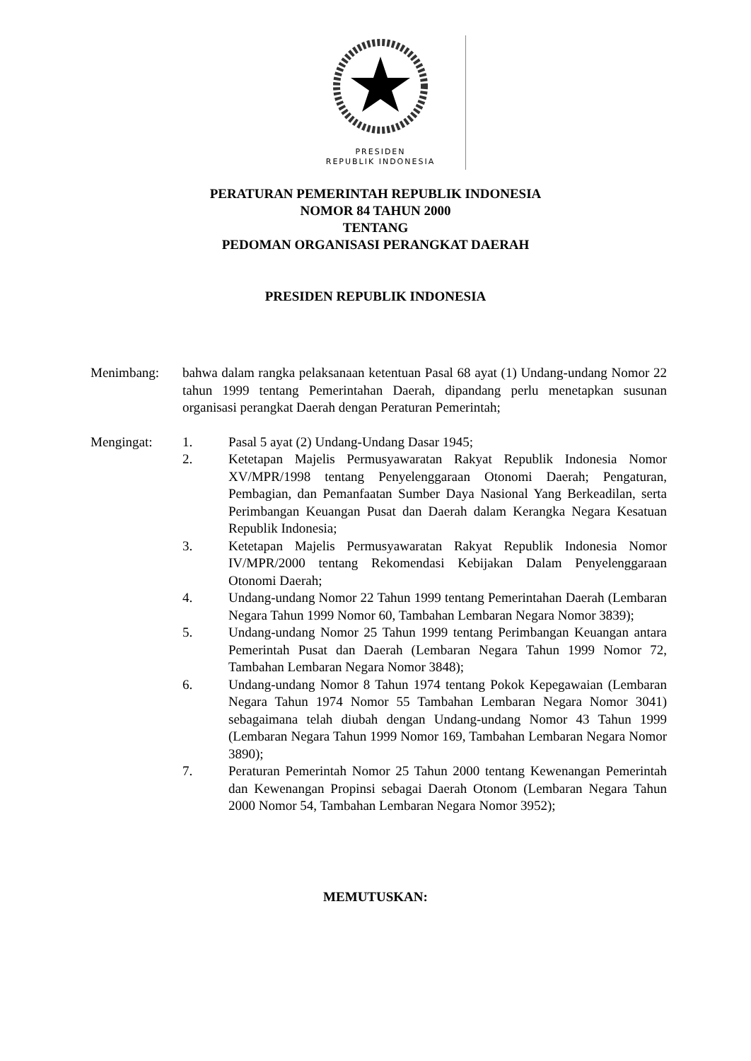PRESIDEN
REPUBLIK INDONESIA
PERATURAN PEMERINTAH REPUBLIK INDONESIA
NOMOR 84 TAHUN 2000
TENTANG
PEDOMAN ORGANISASI PERANGKAT DAERAH
PRESIDEN REPUBLIK INDONESIA
Menimbang: bahwa dalam rangka pelaksanaan ketentuan Pasal 68 ayat (1) Undang-undang Nomor 22 tahun 1999 tentang Pemerintahan Daerah, dipandang perlu menetapkan susunan organisasi perangkat Daerah dengan Peraturan Pemerintah;
Mengingat: 1. Pasal 5 ayat (2) Undang-Undang Dasar 1945;
2. Ketetapan Majelis Permusyawaratan Rakyat Republik Indonesia Nomor XV/MPR/1998 tentang Penyelenggaraan Otonomi Daerah; Pengaturan, Pembagian, dan Pemanfaatan Sumber Daya Nasional Yang Berkeadilan, serta Perimbangan Keuangan Pusat dan Daerah dalam Kerangka Negara Kesatuan Republik Indonesia;
3. Ketetapan Majelis Permusyawaratan Rakyat Republik Indonesia Nomor IV/MPR/2000 tentang Rekomendasi Kebijakan Dalam Penyelenggaraan Otonomi Daerah;
4. Undang-undang Nomor 22 Tahun 1999 tentang Pemerintahan Daerah (Lembaran Negara Tahun 1999 Nomor 60, Tambahan Lembaran Negara Nomor 3839);
5. Undang-undang Nomor 25 Tahun 1999 tentang Perimbangan Keuangan antara Pemerintah Pusat dan Daerah (Lembaran Negara Tahun 1999 Nomor 72, Tambahan Lembaran Negara Nomor 3848);
6. Undang-undang Nomor 8 Tahun 1974 tentang Pokok Kepegawaian (Lembaran Negara Tahun 1974 Nomor 55 Tambahan Lembaran Negara Nomor 3041) sebagaimana telah diubah dengan Undang-undang Nomor 43 Tahun 1999 (Lembaran Negara Tahun 1999 Nomor 169, Tambahan Lembaran Negara Nomor 3890);
7. Peraturan Pemerintah Nomor 25 Tahun 2000 tentang Kewenangan Pemerintah dan Kewenangan Propinsi sebagai Daerah Otonom (Lembaran Negara Tahun 2000 Nomor 54, Tambahan Lembaran Negara Nomor 3952);
MEMUTUSKAN: